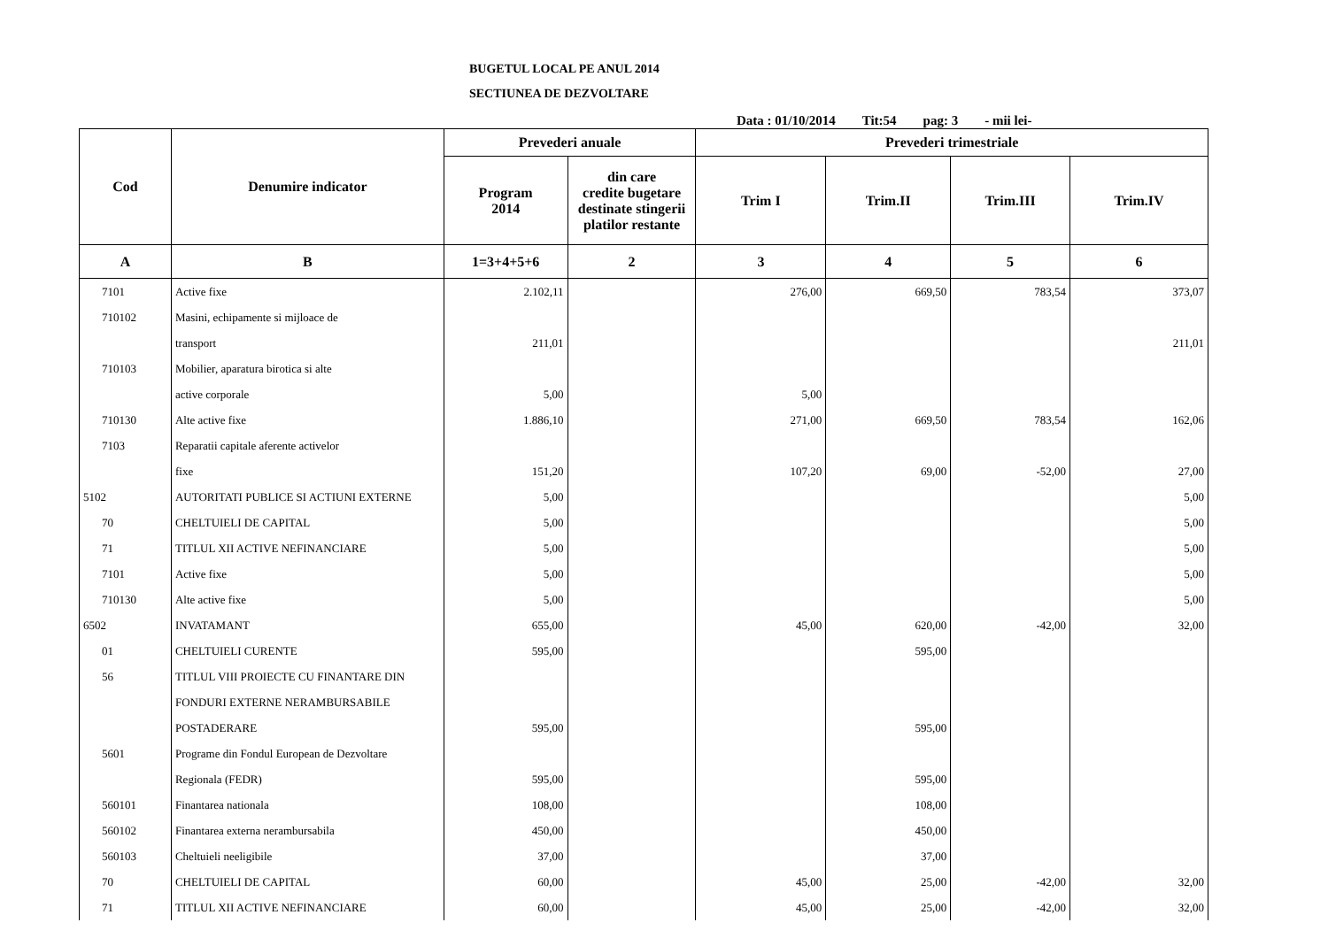BUGETUL LOCAL PE ANUL 2014
SECTIUNEA DE DEZVOLTARE
Data : 01/10/2014 Tit:54 pag: 3 - mii lei-
| Cod | Denumire indicator | Prevederi anuale | | Prevederi trimestriale | | | |
| --- | --- | --- | --- | --- | --- | --- | --- |
| | | Program 2014 | din care credite bugetare destinate stingerii platilor restante | Trim I | Trim.II | Trim.III | Trim.IV |
| A | B | 1=3+4+5+6 | 2 | 3 | 4 | 5 | 6 |
| 7101 | Active fixe | 2.102,11 | | 276,00 | 669,50 | 783,54 | 373,07 |
| 710102 | Masini, echipamente si mijloace de | | | | | | |
| | transport | 211,01 | | | | | 211,01 |
| 710103 | Mobilier, aparatura birotica si alte | | | | | | |
| | active corporale | 5,00 | | 5,00 | | | |
| 710130 | Alte active fixe | 1.886,10 | | 271,00 | 669,50 | 783,54 | 162,06 |
| 7103 | Reparatii capitale aferente activelor | | | | | | |
| | fixe | 151,20 | | 107,20 | 69,00 | -52,00 | 27,00 |
| 5102 | AUTORITATI PUBLICE SI ACTIUNI EXTERNE | 5,00 | | | | | 5,00 |
| 70 | CHELTUIELI DE CAPITAL | 5,00 | | | | | 5,00 |
| 71 | TITLUL XII ACTIVE NEFINANCIARE | 5,00 | | | | | 5,00 |
| 7101 | Active fixe | 5,00 | | | | | 5,00 |
| 710130 | Alte active fixe | 5,00 | | | | | 5,00 |
| 6502 | INVATAMANT | 655,00 | | 45,00 | 620,00 | -42,00 | 32,00 |
| 01 | CHELTUIELI CURENTE | 595,00 | | | 595,00 | | |
| 56 | TITLUL VIII PROIECTE CU FINANTARE DIN | | | | | | |
| | FONDURI EXTERNE NERAMBURSABILE | | | | | | |
| | POSTADERARE | 595,00 | | | 595,00 | | |
| 5601 | Programe din Fondul European de Dezvoltare | | | | | | |
| | Regionala (FEDR) | 595,00 | | | 595,00 | | |
| 560101 | Finantarea nationala | 108,00 | | | 108,00 | | |
| 560102 | Finantarea externa nerambursabila | 450,00 | | | 450,00 | | |
| 560103 | Cheltuieli neeligibile | 37,00 | | | 37,00 | | |
| 70 | CHELTUIELI DE CAPITAL | 60,00 | | 45,00 | 25,00 | -42,00 | 32,00 |
| 71 | TITLUL XII ACTIVE NEFINANCIARE | 60,00 | | 45,00 | 25,00 | -42,00 | 32,00 |